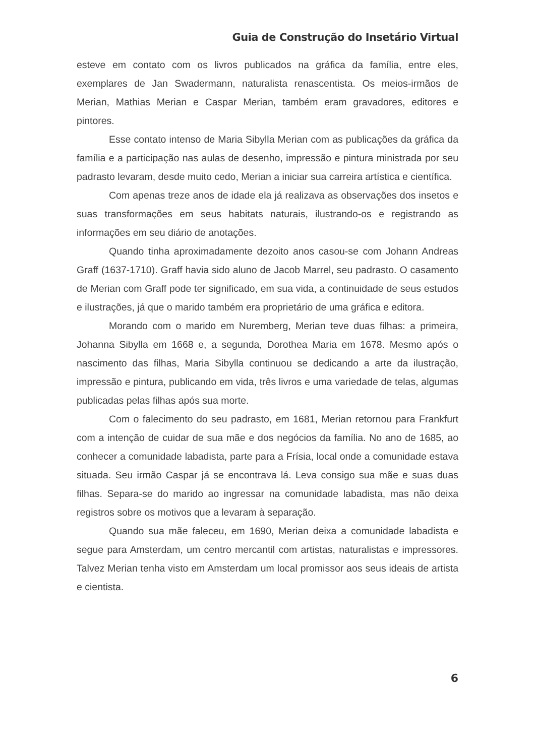Guia de Construção do Insetário Virtual
esteve em contato com os livros publicados na gráfica da família, entre eles, exemplares de Jan Swadermann, naturalista renascentista. Os meios-irmãos de Merian, Mathias Merian e Caspar Merian, também eram gravadores, editores e pintores.
Esse contato intenso de Maria Sibylla Merian com as publicações da gráfica da família e a participação nas aulas de desenho, impressão e pintura ministrada por seu padrasto levaram, desde muito cedo, Merian a iniciar sua carreira artística e científica.
Com apenas treze anos de idade ela já realizava as observações dos insetos e suas transformações em seus habitats naturais, ilustrando-os e registrando as informações em seu diário de anotações.
Quando tinha aproximadamente dezoito anos casou-se com Johann Andreas Graff (1637-1710). Graff havia sido aluno de Jacob Marrel, seu padrasto. O casamento de Merian com Graff pode ter significado, em sua vida, a continuidade de seus estudos e ilustrações, já que o marido também era proprietário de uma gráfica e editora.
Morando com o marido em Nuremberg, Merian teve duas filhas: a primeira, Johanna Sibylla em 1668 e, a segunda, Dorothea Maria em 1678. Mesmo após o nascimento das filhas, Maria Sibylla continuou se dedicando a arte da ilustração, impressão e pintura, publicando em vida, três livros e uma variedade de telas, algumas publicadas pelas filhas após sua morte.
Com o falecimento do seu padrasto, em 1681, Merian retornou para Frankfurt com a intenção de cuidar de sua mãe e dos negócios da família. No ano de 1685, ao conhecer a comunidade labadista, parte para a Frísia, local onde a comunidade estava situada. Seu irmão Caspar já se encontrava lá. Leva consigo sua mãe e suas duas filhas. Separa-se do marido ao ingressar na comunidade labadista, mas não deixa registros sobre os motivos que a levaram à separação.
Quando sua mãe faleceu, em 1690, Merian deixa a comunidade labadista e segue para Amsterdam, um centro mercantil com artistas, naturalistas e impressores. Talvez Merian tenha visto em Amsterdam um local promissor aos seus ideais de artista e cientista.
6